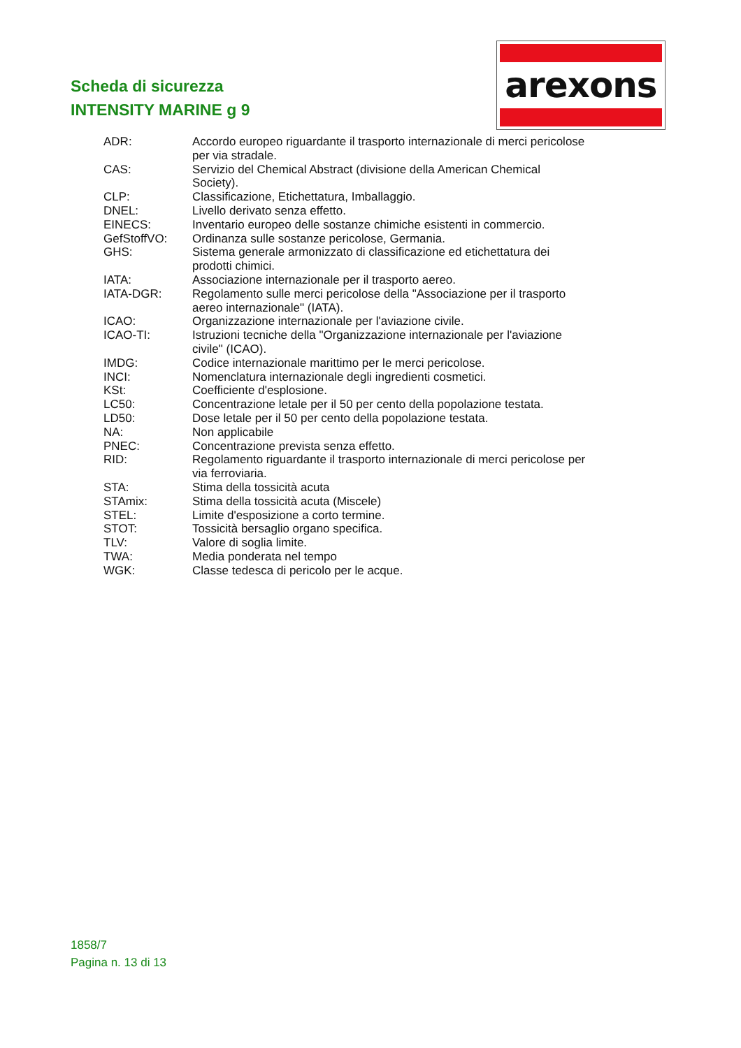Scheda di sicurezza
INTENSITY MARINE g 9
arexons
| ADR: | Accordo europeo riguardante il trasporto internazionale di merci pericolose per via stradale. |
| CAS: | Servizio del Chemical Abstract (divisione della American Chemical Society). |
| CLP: | Classificazione, Etichettatura, Imballaggio. |
| DNEL: | Livello derivato senza effetto. |
| EINECS: | Inventario europeo delle sostanze chimiche esistenti in commercio. |
| GefStoffVO: | Ordinanza sulle sostanze pericolose, Germania. |
| GHS: | Sistema generale armonizzato di classificazione ed etichettatura dei prodotti chimici. |
| IATA: | Associazione internazionale per il trasporto aereo. |
| IATA-DGR: | Regolamento sulle merci pericolose della "Associazione per il trasporto aereo internazionale" (IATA). |
| ICAO: | Organizzazione internazionale per l'aviazione civile. |
| ICAO-TI: | Istruzioni tecniche della "Organizzazione internazionale per l'aviazione civile" (ICAO). |
| IMDG: | Codice internazionale marittimo per le merci pericolose. |
| INCI: | Nomenclatura internazionale degli ingredienti cosmetici. |
| KSt: | Coefficiente d'esplosione. |
| LC50: | Concentrazione letale per il 50 per cento della popolazione testata. |
| LD50: | Dose letale per il 50 per cento della popolazione testata. |
| NA: | Non applicabile |
| PNEC: | Concentrazione prevista senza effetto. |
| RID: | Regolamento riguardante il trasporto internazionale di merci pericolose per via ferroviaria. |
| STA: | Stima della tossicità acuta |
| STAmix: | Stima della tossicità acuta (Miscele) |
| STEL: | Limite d'esposizione a corto termine. |
| STOT: | Tossicità bersaglio organo specifica. |
| TLV: | Valore di soglia limite. |
| TWA: | Media ponderata nel tempo |
| WGK: | Classe tedesca di pericolo per le acque. |
1858/7
Pagina n. 13 di 13